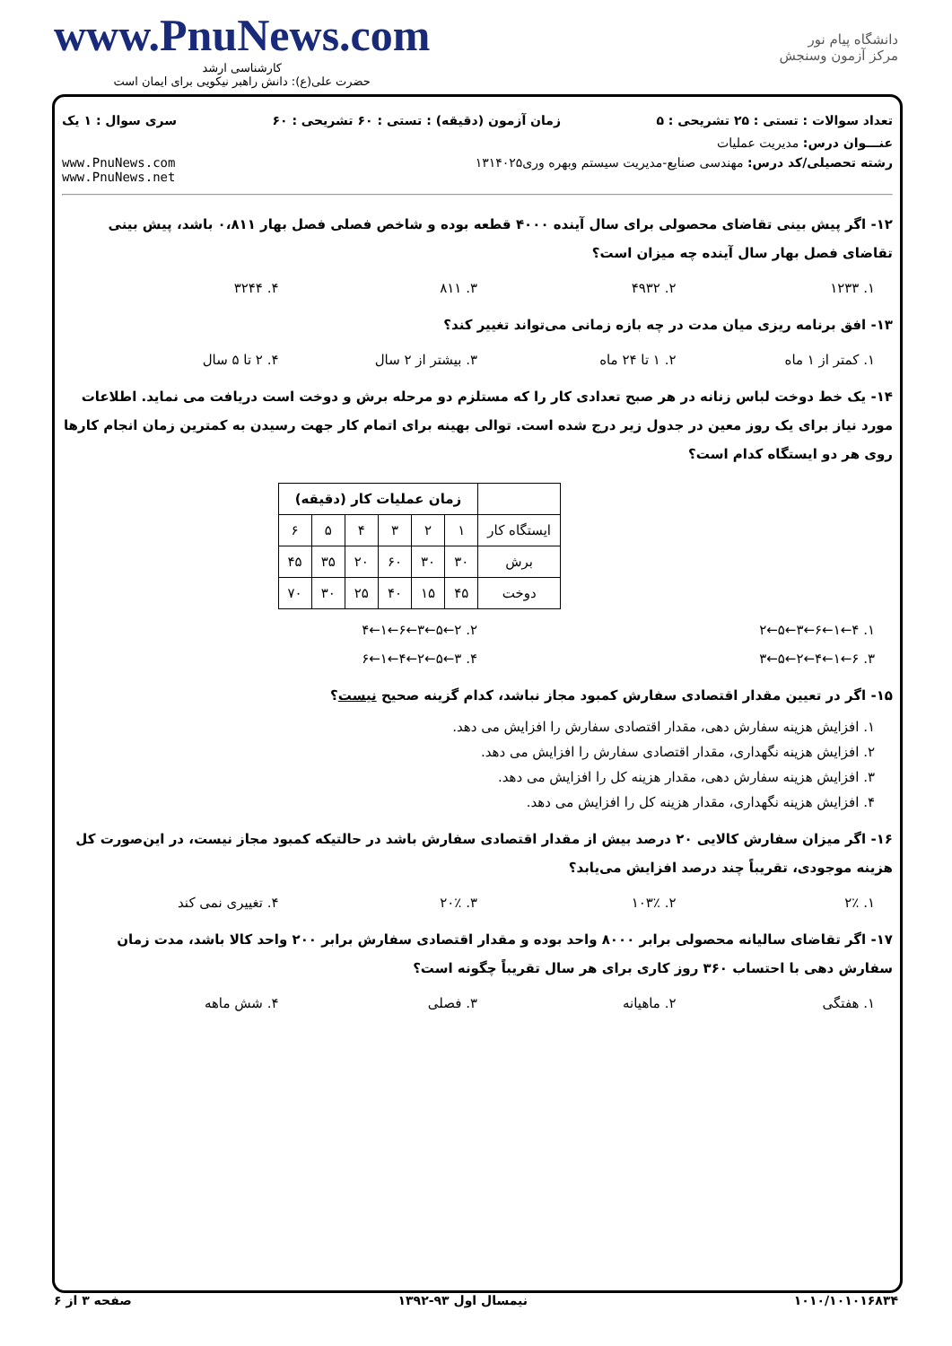www.PnuNews.com
کارشناسی ارشد
حضرت علی(ع): دانش راهبر نیکویی برای ایمان است
دانشگاه پیام نور
مرکز آزمون وسنجش
تعداد سوالات : تستی : ۲۵ تشریحی : ۵ زمان آزمون (دقیقه) : تستی : ۶۰ تشریحی : ۶۰ سری سوال : ۱ یک
عنـــوان درس: مدیریت عملیات
رشته تحصیلی/کد درس: مهندسی صنایع-مدیریت سیستم وبهره وری۱۳۱۴۰۲۵ www.PnuNews.com
www.PnuNews.net
۱۲- اگر پیش بینی تقاضای محصولی برای سال آینده ۴۰۰۰ قطعه بوده و شاخص فصلی فصل بهار ۰،۸۱۱ باشد، پیش بینی تقاضای فصل بهار سال آینده چه میزان است؟
۱. ۱۲۳۳ ۲. ۴۹۳۲ ۳. ۸۱۱ ۴. ۳۲۴۴
۱۳- افق برنامه ریزی میان مدت در چه بازه زمانی می‌تواند تغییر کند؟
۱. کمتر از ۱ ماه ۲. ۱ تا ۲۴ ماه ۳. بیشتر از ۲ سال ۴. ۲ تا ۵ سال
۱۴- یک خط دوخت لباس زنانه در هر صبح تعدادی کار را که مستلزم دو مرحله برش و دوخت است دریافت می نماید. اطلاعات مورد نیاز برای یک روز معین در جدول زیر درج شده است. توالی بهینه برای اتمام کار جهت رسیدن به کمترین زمان انجام کارها روی هر دو ایستگاه کدام است؟
| | زمان عملیات کار (دقیقه) | | | | | |
| --- | --- | --- | --- | --- | --- | --- |
| ایستگاه کار | ۱ | ۲ | ۳ | ۴ | ۵ | ۶ |
| برش | ۳۰ | ۳۰ | ۶۰ | ۲۰ | ۳۵ | ۴۵ |
| دوخت | ۴۵ | ۱۵ | ۴۰ | ۲۵ | ۳۰ | ۷۰ |
۱. ۴←۱←۶←۳←۵←۲ ۲. ۲←۵←۳←۶←۱←۴
۳. ۶←۱←۴←۲←۵←۳ ۴. ۳←۵←۲←۴←۱←۶
۱۵- اگر در تعیین مقدار اقتصادی سفارش کمبود مجاز نباشد، کدام گزینه صحیح نیست؟
۱. افزایش هزینه سفارش دهی، مقدار اقتصادی سفارش را افزایش می دهد.
۲. افزایش هزینه نگهداری، مقدار اقتصادی سفارش را افزایش می دهد.
۳. افزایش هزینه سفارش دهی، مقدار هزینه کل را افزایش می دهد.
۴. افزایش هزینه نگهداری، مقدار هزینه کل را افزایش می دهد.
۱۶- اگر میزان سفارش کالایی ۲۰ درصد بیش از مقدار اقتصادی سفارش باشد در حالتیکه کمبود مجاز نیست، در این‌صورت کل هزینه موجودی، تقریباً چند درصد افزایش می‌یابد؟
۱. ۲٪ ۲. ۱۰۳٪ ۳. ۲۰٪ ۴. تغییری نمی کند
۱۷- اگر تقاضای سالیانه محصولی برابر ۸۰۰۰ واحد بوده و مقدار اقتصادی سفارش برابر ۲۰۰ واحد کالا باشد، مدت زمان سفارش دهی با احتساب ۳۶۰ روز کاری برای هر سال تقریباً چگونه است؟
۱. هفتگی ۲. ماهیانه ۳. فصلی ۴. شش ماهه
۱۰۱۰/۱۰۱۰۱۶۸۳۴ نیمسال اول ۹۳-۱۳۹۲ صفحه ۳ از ۶